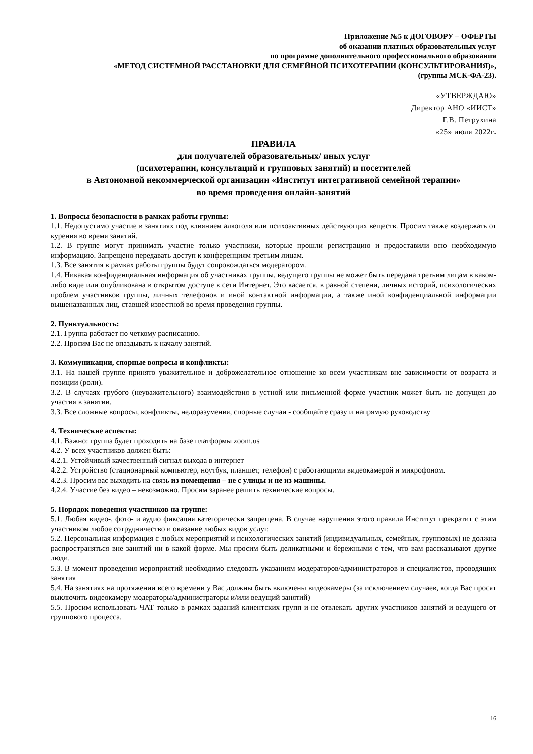Приложение №5 к ДОГОВОРУ – ОФЕРТЫ
об оказании платных образовательных услуг
по программе дополнительного профессионального образования
«МЕТОД СИСТЕМНОЙ РАССТАНОВКИ ДЛЯ СЕМЕЙНОЙ ПСИХОТЕРАПИИ (КОНСУЛЬТИРОВАНИЯ)»,
(группы МСК-ФА-23).
«УТВЕРЖДАЮ»
Директор АНО «ИИСТ»
Г.В. Петрухина
«25» июля 2022г.
ПРАВИЛА
для получателей образовательных/ иных услуг
(психотерапии, консультаций и групповых занятий) и посетителей
в Автономной некоммерческой организации «Институт интегративной семейной терапии»
во время проведения онлайн-занятий
1. Вопросы безопасности в рамках работы группы:
1.1. Недопустимо участие в занятиях под влиянием алкоголя или психоактивных действующих веществ. Просим также воздержать от курения во время занятий.
1.2. В группе могут принимать участие только участники, которые прошли регистрацию и предоставили всю необходимую информацию. Запрещено передавать доступ к конференциям третьим лицам.
1.3. Все занятия в рамках работы группы будут сопровождаться модератором.
1.4. Никакая конфиденциальная информация об участниках группы, ведущего группы не может быть передана третьим лицам в каком-либо виде или опубликована в открытом доступе в сети Интернет. Это касается, в равной степени, личных историй, психологических проблем участников группы, личных телефонов и иной контактной информации, а также иной конфиденциальной информации вышеназванных лиц, ставшей известной во время проведения группы.
2. Пунктуальность:
2.1. Группа работает по четкому расписанию.
2.2. Просим Вас не опаздывать к началу занятий.
3. Коммуникации, спорные вопросы и конфликты:
3.1. На нашей группе принято уважительное и доброжелательное отношение ко всем участникам вне зависимости от возраста и позиции (роли).
3.2. В случаях грубого (неуважительного) взаимодействия в устной или письменной форме участник может быть не допущен до участия в занятии.
3.3. Все сложные вопросы, конфликты, недоразумения, спорные случаи - сообщайте сразу и напрямую руководству
4. Технические аспекты:
4.1. Важно: группа будет проходить на базе платформы zoom.us
4.2. У всех участников должен быть:
4.2.1. Устойчивый качественный сигнал выхода в интернет
4.2.2. Устройство (стационарный компьютер, ноутбук, планшет, телефон) с работающими видеокамерой и микрофоном.
4.2.3. Просим вас выходить на связь из помещения – не с улицы и не из машины.
4.2.4. Участие без видео – невозможно. Просим заранее решить технические вопросы.
5. Порядок поведения участников на группе:
5.1. Любая видео-, фото- и аудио фиксация категорически запрещена. В случае нарушения этого правила Институт прекратит с этим участником любое сотрудничество и оказание любых видов услуг.
5.2. Персональная информация с любых мероприятий и психологических занятий (индивидуальных, семейных, групповых) не должна распространяться вне занятий ни в какой форме. Мы просим быть деликатными и бережными с тем, что вам рассказывают другие люди.
5.3. В момент проведения мероприятий необходимо следовать указаниям модераторов/администраторов и специалистов, проводящих занятия
5.4. На занятиях на протяжении всего времени у Вас должны быть включены видеокамеры (за исключением случаев, когда Вас просят выключить видеокамеру модераторы/администраторы и/или ведущий занятий)
5.5. Просим использовать ЧАТ только в рамках заданий клиентских групп и не отвлекать других участников занятий и ведущего от группового процесса.
16